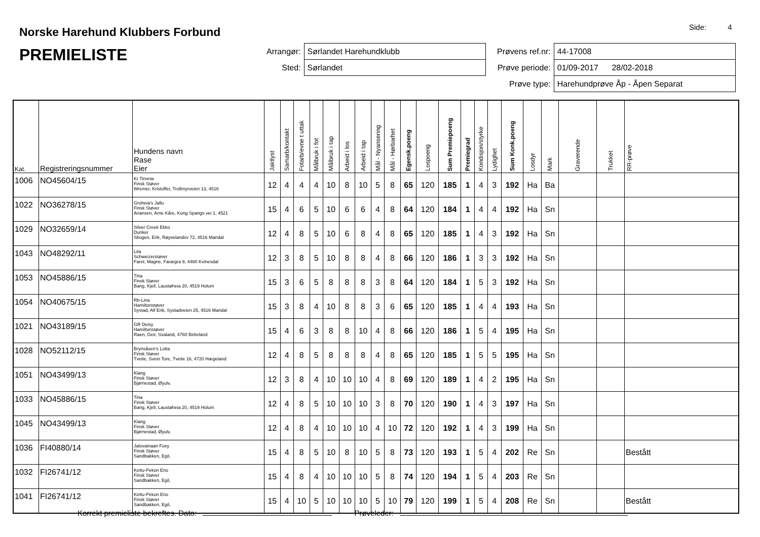Norske Harehund Klubbers Forbund
Side: 4
PREMIELISTE
| Arrangør: | Sørlandet Harehundklubb |
| Sted: | Sørlandet |
| Prøvens ref.nr: | 44-17008 |
| Prøve periode: | 01/09-2017 28/02-2018 |
| Prøve type: | Harehundprøve Åp - Åpen Separat |
| Kat. | Registreringsnummer | Hundens navn Rase Eier | Jaktlyst | Samarb/kontakt | Fotarb/evne t uttak | Målbruk i fot | Målbruk i tap | Arbeid i los | Arbeid i tap | Mål - Nyansering | Mål - Hørbarhet | Egensk.poeng | Lospoeng | Sum Premiepoeng | Premiegrad | Kondisjon/styrke | Lydighet | Sum Konk.poeng | Losdyr | Mark | Graverende | Trukket | RR-prøve |
| --- | --- | --- | --- | --- | --- | --- | --- | --- | --- | --- | --- | --- | --- | --- | --- | --- | --- | --- | --- | --- | --- | --- | --- |
| 1006 | NO45604/15 | Kr Timmie Finsk Støver Wremer, Kristoffer, Trollmyrveien 13, 4516 | 12 | 4 | 4 | 4 | 10 | 8 | 10 | 5 | 8 | 65 | 120 | 185 | 1 | 4 | 3 | 192 | Ha | Ba | | | |
| 1022 | NO36278/15 | Groheia's Jallu Finsk Støver Ariansen, Arne Kåre, Kong Spangs vei 1, 4521 | 15 | 4 | 6 | 5 | 10 | 6 | 6 | 4 | 8 | 64 | 120 | 184 | 1 | 4 | 4 | 192 | Ha | Sn | | | |
| 1029 | NO32659/14 | Silver Creek Ekko Dunker Skogen, Erik, Røyselandsv 72, 4516 Mandal | 12 | 4 | 8 | 5 | 10 | 6 | 8 | 4 | 8 | 65 | 120 | 185 | 1 | 4 | 3 | 192 | Ha | Sn | | | |
| 1043 | NO48292/11 | Lita Schweizerstøver Faret, Magne, Farægra 9, 4480 Kvinesdal | 12 | 3 | 8 | 5 | 10 | 8 | 8 | 4 | 8 | 66 | 120 | 186 | 1 | 3 | 3 | 192 | Ha | Sn | | | |
| 1053 | NO45886/15 | Tina Finsk Støver Bang, Kjell, Laustøheia 20, 4519 Holum | 15 | 3 | 6 | 5 | 8 | 8 | 8 | 3 | 8 | 64 | 120 | 184 | 1 | 5 | 3 | 192 | Ha | Sn | | | |
| 1054 | NO40675/15 | Rb-Lina Hamiltonstøver Systad, Alf Erik, Systadveien 25, 4516 Mandal | 15 | 3 | 8 | 4 | 10 | 8 | 8 | 3 | 6 | 65 | 120 | 185 | 1 | 4 | 4 | 193 | Ha | Sn | | | |
| 1021 | NO43189/15 | GR Deisy Hamiltonstøver Raen, Geir, Svaland, 4760 Birkeland | 15 | 4 | 6 | 3 | 8 | 8 | 10 | 4 | 8 | 66 | 120 | 186 | 1 | 5 | 4 | 195 | Ha | Sn | | | |
| 1028 | NO52112/15 | Brynsåsen's Lotta Finsk Støver Tveite, Svein Tore, Tveite 16, 4720 Hægeland | 12 | 4 | 8 | 5 | 8 | 8 | 8 | 4 | 8 | 65 | 120 | 185 | 1 | 5 | 5 | 195 | Ha | Sn | | | |
| 1051 | NO43499/13 | Klang Finsk Støver Bjørnestad, Øyulv, | 12 | 3 | 8 | 4 | 10 | 10 | 10 | 4 | 8 | 69 | 120 | 189 | 1 | 4 | 2 | 195 | Ha | Sn | | | |
| 1033 | NO45886/15 | Tina Finsk Støver Bang, Kjell, Laustøheia 20, 4519 Holum | 12 | 4 | 8 | 5 | 10 | 10 | 10 | 3 | 8 | 70 | 120 | 190 | 1 | 4 | 3 | 197 | Ha | Sn | | | |
| 1045 | NO43499/13 | Klang Finsk Støver Bjørnestad, Øyulv, | 12 | 4 | 8 | 4 | 10 | 10 | 10 | 4 | 10 | 72 | 120 | 192 | 1 | 4 | 3 | 199 | Ha | Sn | | | |
| 1036 | FI40880/14 | Jalovainaan Foxy Finsk Støver Sandbakken, Egil, | 15 | 4 | 8 | 5 | 10 | 8 | 10 | 5 | 8 | 73 | 120 | 193 | 1 | 5 | 4 | 202 | Re | Sn | | | Bestått |
| 1032 | FI26741/12 | Kettu-Pekon Eno Finsk Støver Sandbakken, Egil, | 15 | 4 | 8 | 4 | 10 | 10 | 10 | 5 | 8 | 74 | 120 | 194 | 1 | 5 | 4 | 203 | Re | Sn | | | |
| 1041 | FI26741/12 | Kettu-Pekon Eno Finsk Støver Sandbakken, Egil, | 15 | 4 | 10 | 5 | 10 | 10 | 10 | 5 | 10 | 79 | 120 | 199 | 1 | 5 | 4 | 208 | Re | Sn | | | Bestått |
Korrekt premieliste bekreftes. Dato: Prøveleder: